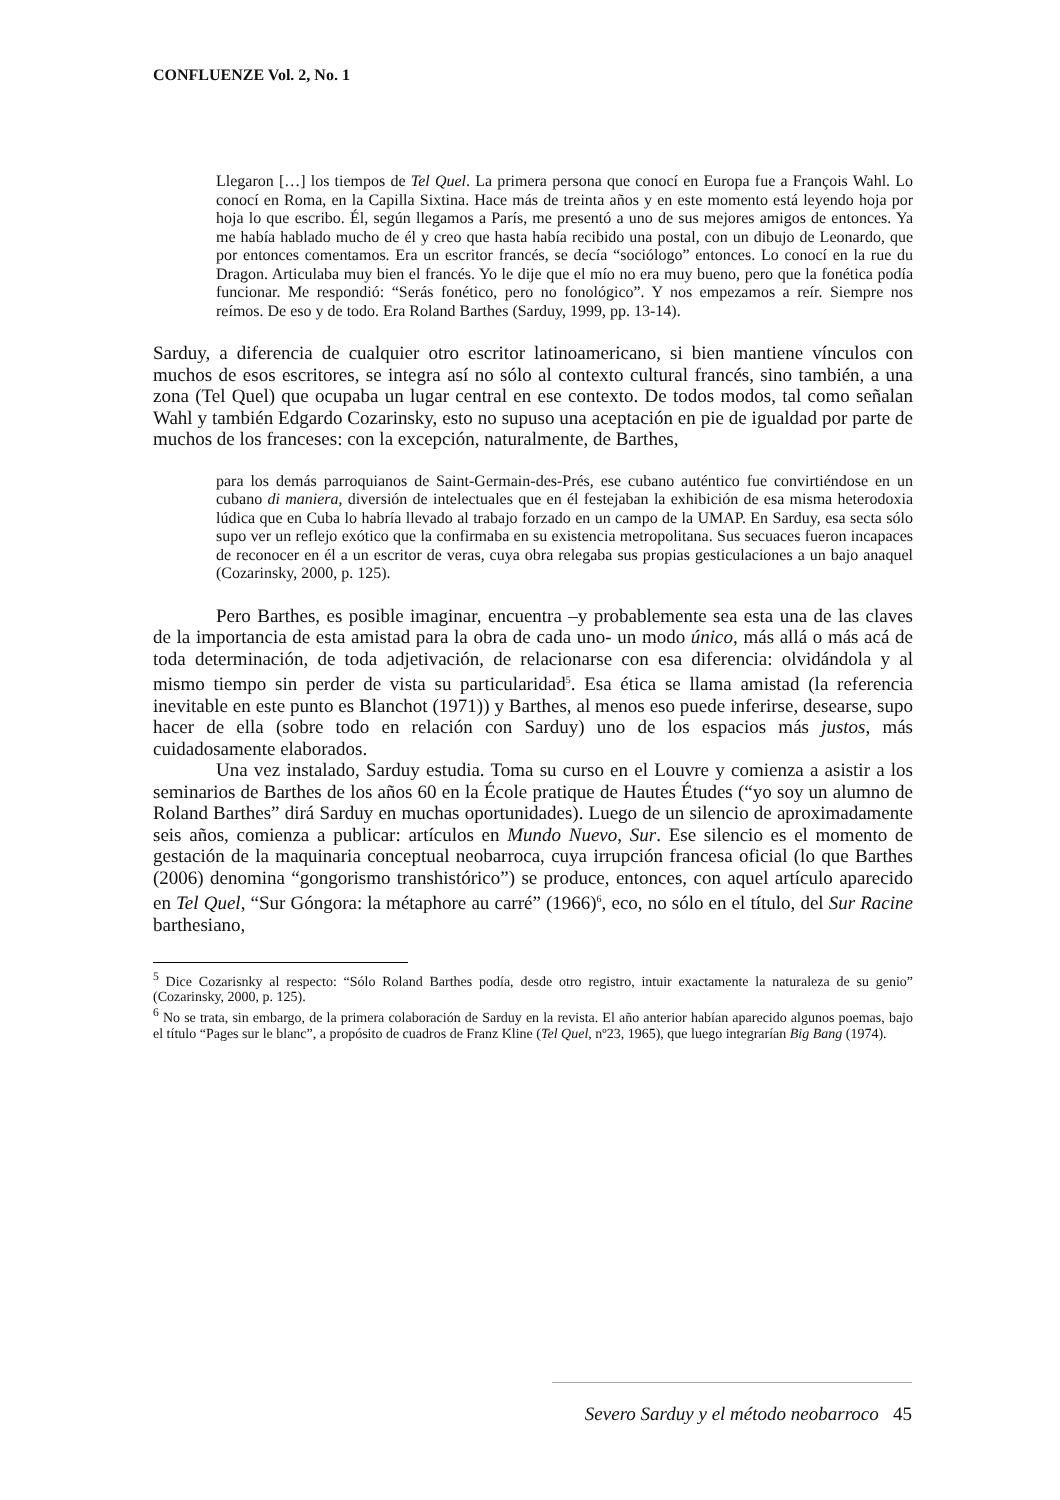CONFLUENZE Vol. 2, No. 1
Llegaron […] los tiempos de Tel Quel. La primera persona que conocí en Europa fue a François Wahl. Lo conocí en Roma, en la Capilla Sixtina. Hace más de treinta años y en este momento está leyendo hoja por hoja lo que escribo. Él, según llegamos a París, me presentó a uno de sus mejores amigos de entonces. Ya me había hablado mucho de él y creo que hasta había recibido una postal, con un dibujo de Leonardo, que por entonces comentamos. Era un escritor francés, se decía “sociólogo” entonces. Lo conocí en la rue du Dragon. Articulaba muy bien el francés. Yo le dije que el mío no era muy bueno, pero que la fonética podía funcionar. Me respondió: “Serás fonético, pero no fonológico”. Y nos empezamos a reír. Siempre nos reímos. De eso y de todo. Era Roland Barthes (Sarduy, 1999, pp. 13-14).
Sarduy, a diferencia de cualquier otro escritor latinoamericano, si bien mantiene vínculos con muchos de esos escritores, se integra así no sólo al contexto cultural francés, sino también, a una zona (Tel Quel) que ocupaba un lugar central en ese contexto. De todos modos, tal como señalan Wahl y también Edgardo Cozarinsky, esto no supuso una aceptación en pie de igualdad por parte de muchos de los franceses: con la excepción, naturalmente, de Barthes,
para los demás parroquianos de Saint-Germain-des-Prés, ese cubano auténtico fue convirtiéndose en un cubano di maniera, diversión de intelectuales que en él festejaban la exhibición de esa misma heterodoxia lúdica que en Cuba lo habría llevado al trabajo forzado en un campo de la UMAP. En Sarduy, esa secta sólo supo ver un reflejo exótico que la confirmaba en su existencia metropolitana. Sus secuaces fueron incapaces de reconocer en él a un escritor de veras, cuya obra relegaba sus propias gesticulaciones a un bajo anaquel (Cozarinsky, 2000, p. 125).
Pero Barthes, es posible imaginar, encuentra –y probablemente sea esta una de las claves de la importancia de esta amistad para la obra de cada uno- un modo único, más allá o más acá de toda determinación, de toda adjetivación, de relacionarse con esa diferencia: olvidándola y al mismo tiempo sin perder de vista su particularidad<sup>5</sup>. Esa ética se llama amistad (la referencia inevitable en este punto es Blanchot (1971)) y Barthes, al menos eso puede inferirse, desearse, supo hacer de ella (sobre todo en relación con Sarduy) uno de los espacios más justos, más cuidadosamente elaborados.
Una vez instalado, Sarduy estudia. Toma su curso en el Louvre y comienza a asistir a los seminarios de Barthes de los años 60 en la École pratique de Hautes Études (“yo soy un alumno de Roland Barthes” dirá Sarduy en muchas oportunidades). Luego de un silencio de aproximadamente seis años, comienza a publicar: artículos en Mundo Nuevo, Sur. Ese silencio es el momento de gestación de la maquinaria conceptual neobarroca, cuya irrupción francesa oficial (lo que Barthes (2006) denomina “gongorismo transhistórico”) se produce, entonces, con aquel artículo aparecido en Tel Quel, “Sur Góngora: la métaphore au carré” (1966)<sup>6</sup>, eco, no sólo en el título, del Sur Racine barthesiano,
<sup>5</sup> Dice Cozarisnky al respecto: “Sólo Roland Barthes podía, desde otro registro, intuir exactamente la naturaleza de su genio” (Cozarinsky, 2000, p. 125).
<sup>6</sup> No se trata, sin embargo, de la primera colaboración de Sarduy en la revista. El año anterior habían aparecido algunos poemas, bajo el título “Pages sur le blanc”, a propósito de cuadros de Franz Kline (Tel Quel, nº23, 1965), que luego integrarían Big Bang (1974).
Severo Sarduy y el método neobarroco 45